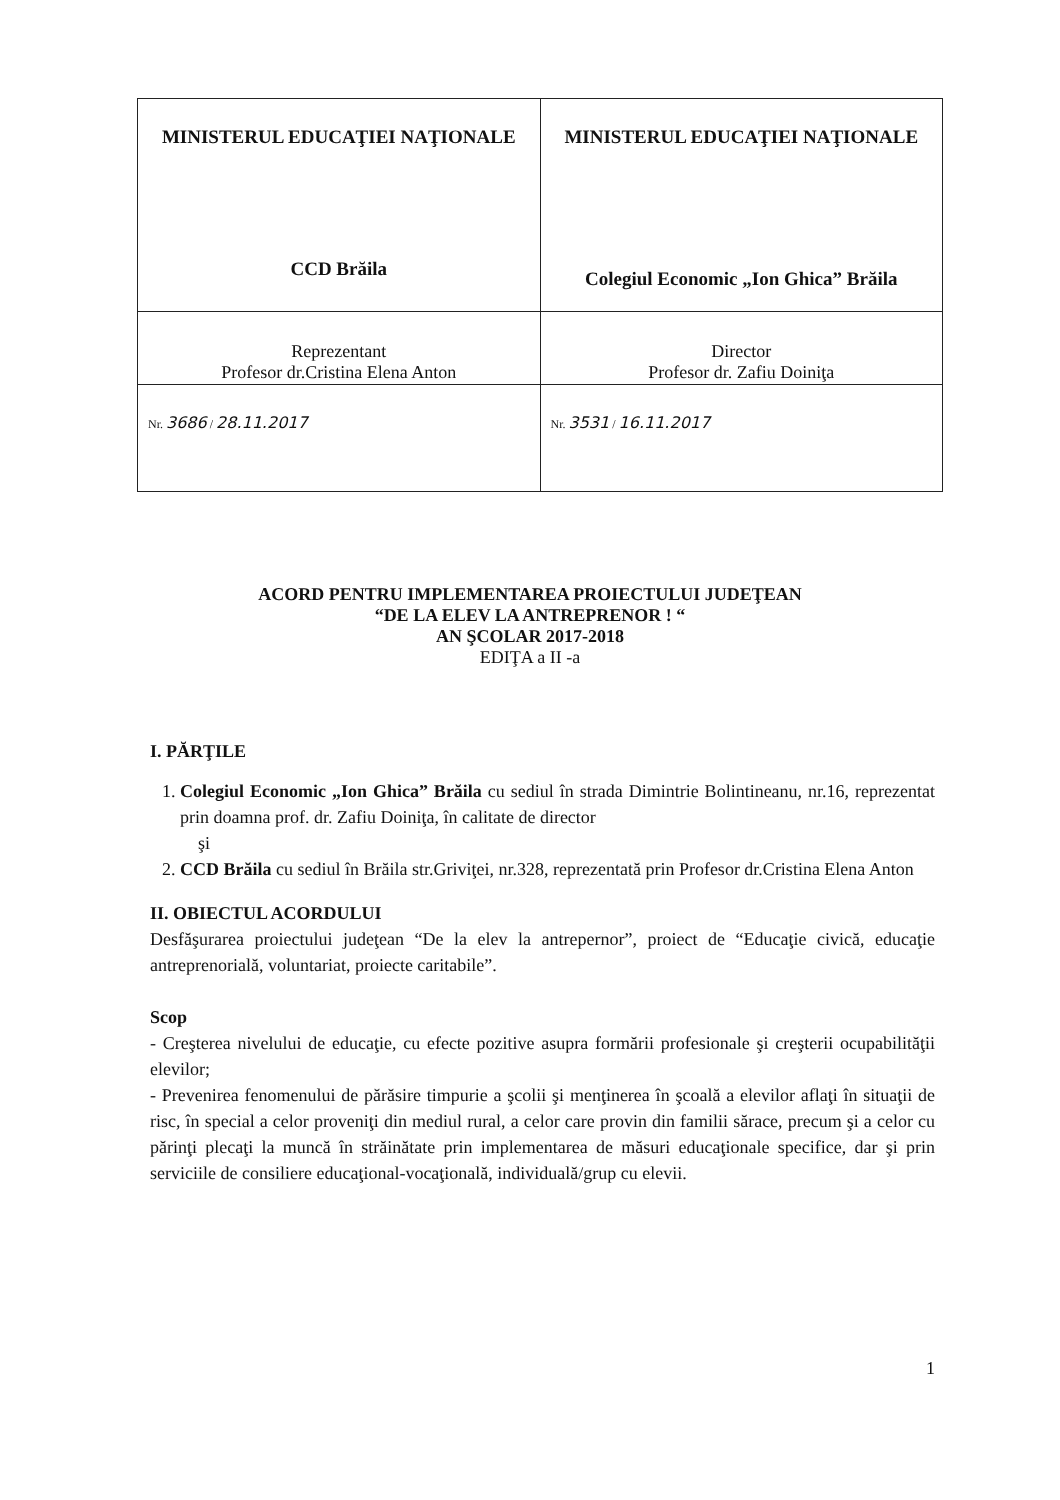| MINISTERUL EDUCAŢIEI NAŢIONALE CCD Brăila | MINISTERUL EDUCAŢIEI NAŢIONALE Colegiul Economic „Ion Ghica” Brăila |
| Reprezentant Profesor dr.Cristina Elena Anton | Director Profesor dr. Zafiu Doiniţa |
| Nr. 3686 / 28.11.2017 | Nr. 3531 / 16.11.2017 |
ACORD PENTRU IMPLEMENTAREA PROIECTULUI JUDEŢEAN
“DE LA ELEV LA ANTREPRENOR ! “
AN ŞCOLAR 2017-2018
EDIŢA a II -a
I. PĂRŢILE
1. Colegiul Economic „Ion Ghica” Brăila cu sediul în strada Dimintrie Bolintineanu, nr.16, reprezentat prin doamna prof. dr. Zafiu Doiniţa, în calitate de director
şi
2. CCD Brăila cu sediul în Brăila str.Griviţei, nr.328, reprezentată prin Profesor dr.Cristina Elena Anton
II. OBIECTUL ACORDULUI
Desfăşurarea proiectului judeţean “De la elev la antrepernor”, proiect de “Educaţie civică, educaţie antreprenorială, voluntariat, proiecte caritabile”.
Scop
- Creşterea nivelului de educaţie, cu efecte pozitive asupra formării profesionale şi creşterii ocupabilităţii elevilor;
- Prevenirea fenomenului de părăsire timpurie a şcolii şi menţinerea în şcoală a elevilor aflaţi în situaţii de risc, în special a celor proveniţi din mediul rural, a celor care provin din familii sărace, precum şi a celor cu părinţi plecaţi la muncă în străinătate prin implementarea de măsuri educaţionale specifice, dar şi prin serviciile de consiliere educaţional-vocaţională, individuală/grup cu elevii.
1